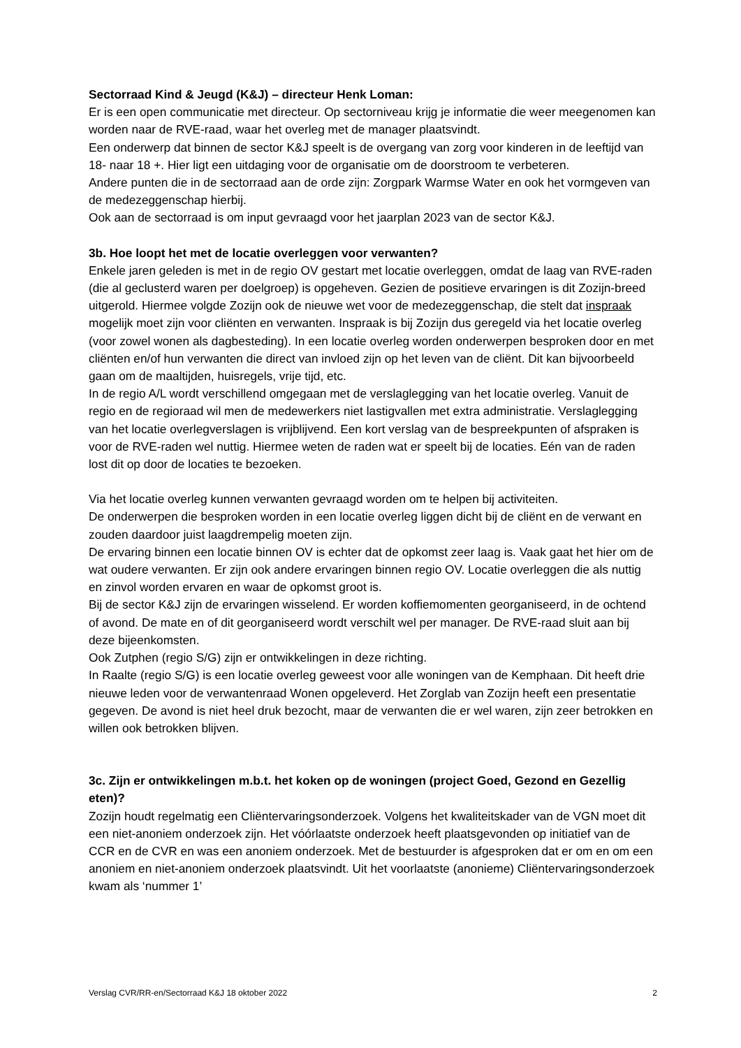Sectorraad Kind & Jeugd (K&J) – directeur Henk Loman:
Er is een open communicatie met directeur. Op sectorniveau krijg je informatie die weer meegenomen kan worden naar de RVE-raad, waar het overleg met de manager plaatsvindt.
Een onderwerp dat binnen de sector K&J speelt is de overgang van zorg voor kinderen in de leeftijd van 18- naar 18 +. Hier ligt een uitdaging voor de organisatie om de doorstroom te verbeteren.
Andere punten die in de sectorraad aan de orde zijn: Zorgpark Warmse Water en ook het vormgeven van de medezeggenschap hierbij.
Ook aan de sectorraad is om input gevraagd voor het jaarplan 2023 van de sector K&J.
3b. Hoe loopt het met de locatie overleggen voor verwanten?
Enkele jaren geleden is met in de regio OV gestart met locatie overleggen, omdat de laag van RVE-raden (die al geclusterd waren per doelgroep) is opgeheven. Gezien de positieve ervaringen is dit Zozijn-breed uitgerold. Hiermee volgde Zozijn ook de nieuwe wet voor de medezeggenschap, die stelt dat inspraak mogelijk moet zijn voor cliënten en verwanten. Inspraak is bij Zozijn dus geregeld via het locatie overleg (voor zowel wonen als dagbesteding). In een locatie overleg worden onderwerpen besproken door en met cliënten en/of hun verwanten die direct van invloed zijn op het leven van de cliënt. Dit kan bijvoorbeeld gaan om de maaltijden, huisregels, vrije tijd, etc.
In de regio A/L wordt verschillend omgegaan met de verslaglegging van het locatie overleg. Vanuit de regio en de regioraad wil men de medewerkers niet lastigvallen met extra administratie. Verslaglegging van het locatie overlegverslagen is vrijblijvend. Een kort verslag van de bespreekpunten of afspraken is voor de RVE-raden wel nuttig. Hiermee weten de raden wat er speelt bij de locaties. Eén van de raden lost dit op door de locaties te bezoeken.
Via het locatie overleg kunnen verwanten gevraagd worden om te helpen bij activiteiten.
De onderwerpen die besproken worden in een locatie overleg liggen dicht bij de cliënt en de verwant en zouden daardoor juist laagdrempelig moeten zijn.
De ervaring binnen een locatie binnen OV is echter dat de opkomst zeer laag is. Vaak gaat het hier om de wat oudere verwanten. Er zijn ook andere ervaringen binnen regio OV. Locatie overleggen die als nuttig en zinvol worden ervaren en waar de opkomst groot is.
Bij de sector K&J zijn de ervaringen wisselend. Er worden koffiemomenten georganiseerd, in de ochtend of avond. De mate en of dit georganiseerd wordt verschilt wel per manager. De RVE-raad sluit aan bij deze bijeenkomsten.
Ook Zutphen (regio S/G) zijn er ontwikkelingen in deze richting.
In Raalte (regio S/G) is een locatie overleg geweest voor alle woningen van de Kemphaan. Dit heeft drie nieuwe leden voor de verwantenraad Wonen opgeleverd. Het Zorglab van Zozijn heeft een presentatie gegeven. De avond is niet heel druk bezocht, maar de verwanten die er wel waren, zijn zeer betrokken en willen ook betrokken blijven.
3c. Zijn er ontwikkelingen m.b.t. het koken op de woningen (project Goed, Gezond en Gezellig eten)?
Zozijn houdt regelmatig een Cliëntervaringsonderzoek. Volgens het kwaliteitskader van de VGN moet dit een niet-anoniem onderzoek zijn. Het vóórlaatste onderzoek heeft plaatsgevonden op initiatief van de CCR en de CVR en was een anoniem onderzoek. Met de bestuurder is afgesproken dat er om en om een anoniem en niet-anoniem onderzoek plaatsvindt. Uit het voorlaatste (anonieme) Cliëntervaringsonderzoek kwam als ‘nummer 1’
Verslag CVR/RR-en/Sectorraad K&J 18 oktober 2022 2